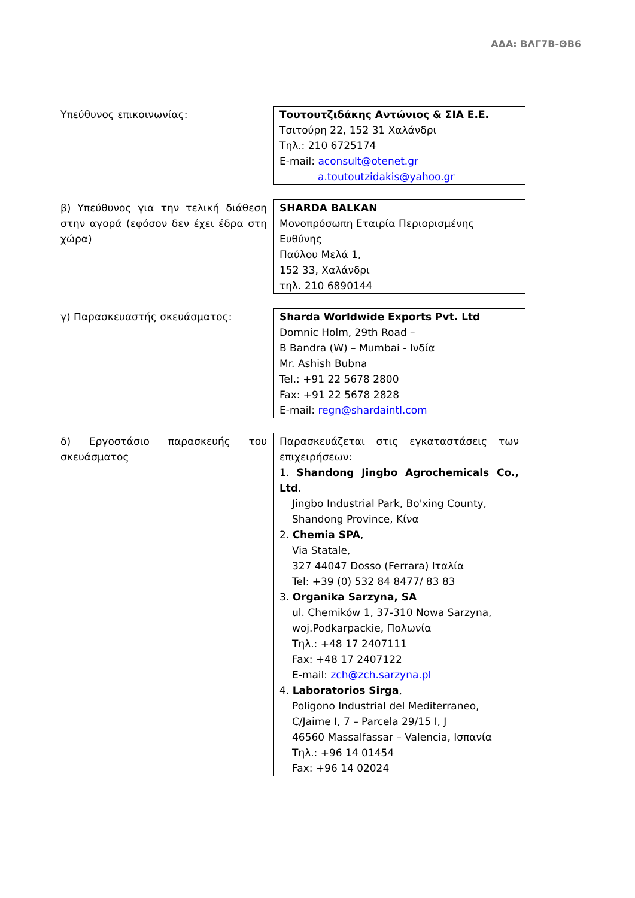ΑΔΑ: ΒΛΓ7Β-ΘΒ6
| Υπεύθυνος επικοινωνίας: | Τουτουτζιδάκης Αντώνιος & ΣΙΑ Ε.Ε. Τσιτούρη 22, 152 31 Χαλάνδρι Τηλ.: 210 6725174 E-mail: aconsult@otenet.gr a.toutoutzidakis@yahoo.gr |
| β) Υπεύθυνος για την τελική διάθεση στην αγορά (εφόσον δεν έχει έδρα στη χώρα) | SHARDA BALKAN Μονοπρόσωπη Εταιρία Περιορισμένης Ευθύνης Παύλου Μελά 1, 152 33, Χαλάνδρι τηλ. 210 6890144 |
| γ) Παρασκευαστής σκευάσματος: | Sharda Worldwide Exports Pvt. Ltd Domnic Holm, 29th Road – B Bandra (W) – Mumbai - Ινδία Mr. Ashish Bubna Tel.: +91 22 5678 2800 Fax: +91 22 5678 2828 E-mail: regn@shardaintl.com |
| δ) Εργοστάσιο παρασκευής του σκευάσματος | Παρασκευάζεται στις εγκαταστάσεις των επιχειρήσεων: 1. Shandong Jingbo Agrochemicals Co., Ltd . Jingbo Industrial Park, Bo'xing County, Shandong Province, Κίνα 2. Chemia SPA , Via Statale, 327 44047 Dosso (Ferrara) Ιταλία Tel: +39 (0) 532 84 8477/ 83 83 3. Organika Sarzyna, SA ul. Chemików 1, 37-310 Nowa Sarzyna, woj.Podkarpackie, Πολωνία Τηλ.: +48 17 2407111 Fax: +48 17 2407122 E-mail: zch@zch.sarzyna.pl 4. Laboratorios Sirga , Poligono Industrial del Mediterraneo, C/Jaime I, 7 – Parcela 29/15 I, J 46560 Massalfassar – Valencia, Ισπανία Τηλ.: +96 14 01454 Fax: +96 14 02024 |